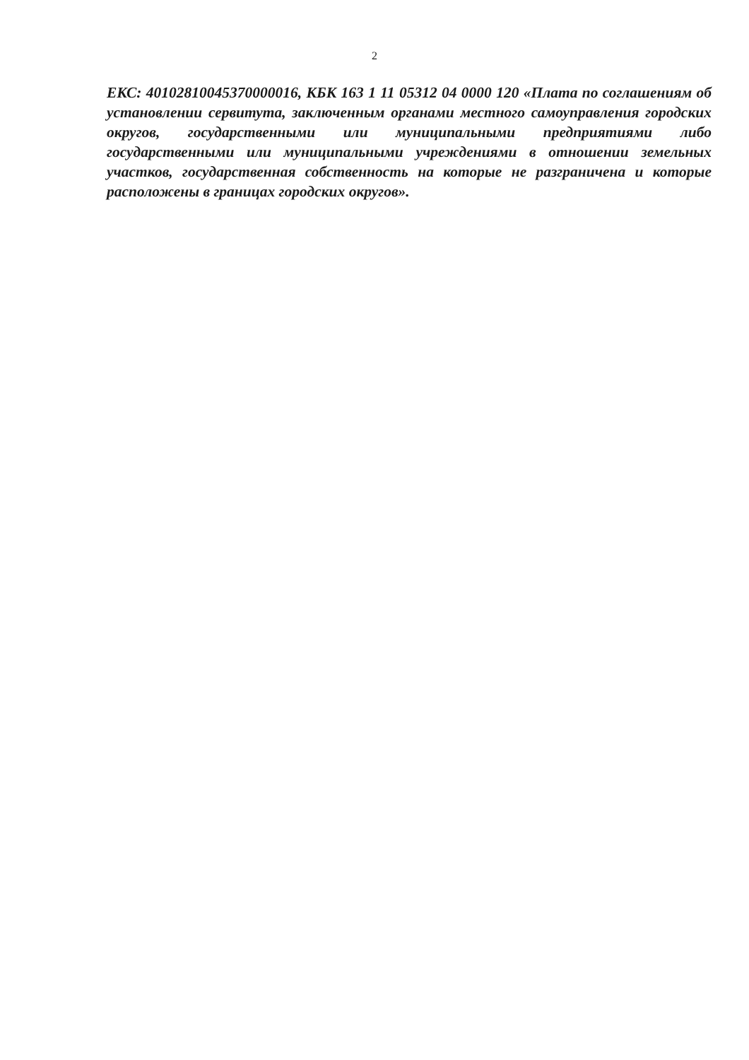2
ЕКС: 40102810045370000016, КБК 163 1 11 05312 04 0000 120 «Плата по соглашениям об установлении сервитута, заключенным органами местного самоуправления городских округов, государственными или муниципальными предприятиями либо государственными или муниципальными учреждениями в отношении земельных участков, государственная собственность на которые не разграничена и которые расположены в границах городских округов».